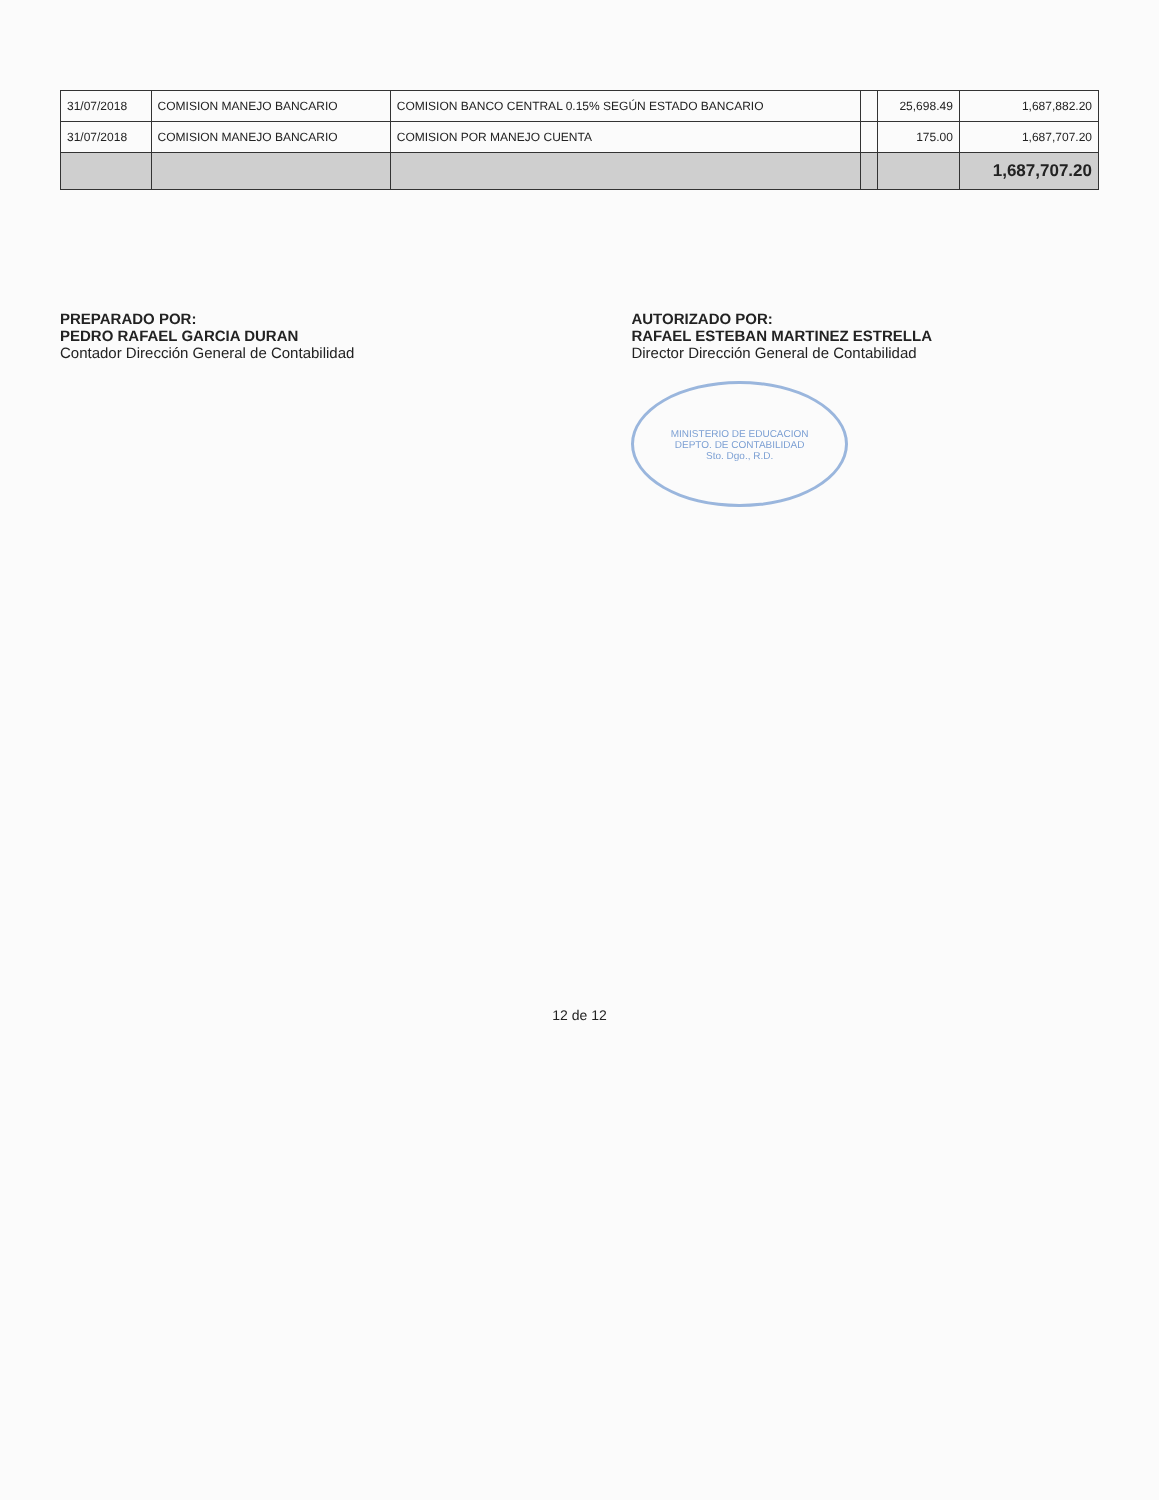| 31/07/2018 | COMISION MANEJO BANCARIO | COMISION BANCO CENTRAL 0.15% SEGÚN ESTADO BANCARIO | | 25,698.49 | 1,687,882.20 |
| 31/07/2018 | COMISION MANEJO BANCARIO | COMISION POR MANEJO CUENTA | | 175.00 | 1,687,707.20 |
| | | | | | 1,687,707.20 |
PREPARADO POR:
PEDRO RAFAEL GARCIA DURAN
Contador Dirección General de Contabilidad
AUTORIZADO POR:
RAFAEL ESTEBAN MARTINEZ ESTRELLA
Director Dirección General de Contabilidad
MINISTERIO DE EDUCACION
DEPTO. DE CONTABILIDAD
Sto. Dgo., R.D.
12 de 12